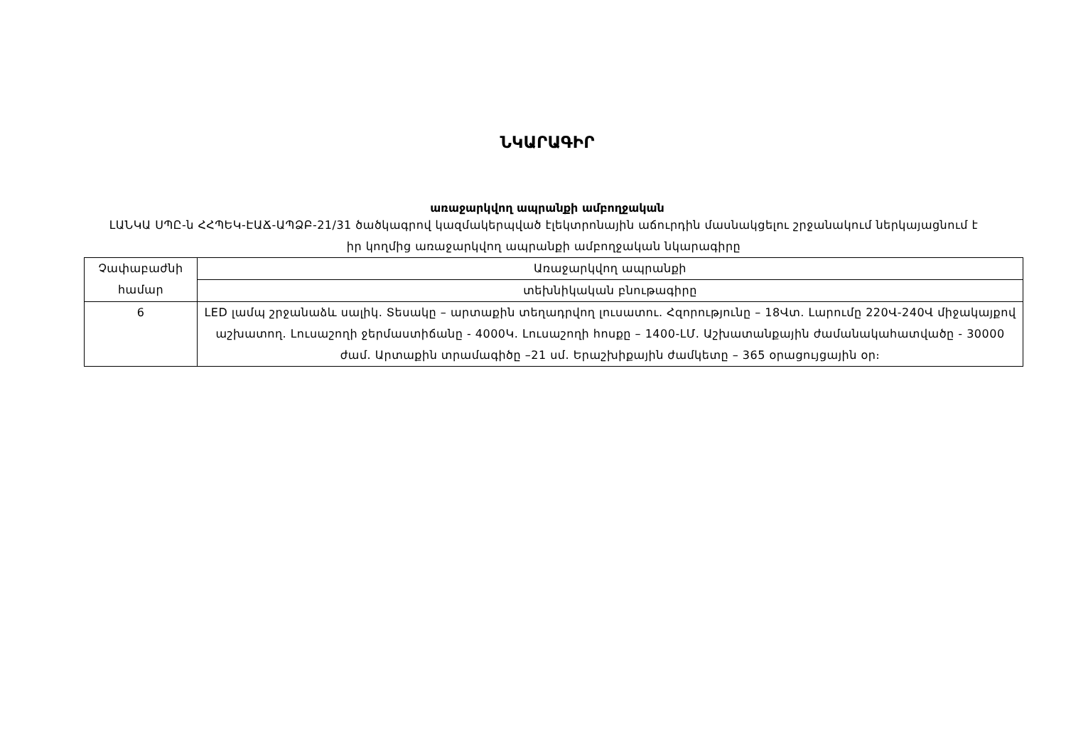ՆԿԱՐԱԳԻՐ
առաջարկվող ապրանքի ամբողջական
ԼԱՆԿԱ ՍՊԸ-ն ՀՀՊԵԿ-ԷԱՃ-ԱՊՁԲ-21/31 ծածկագրով կազմակերպված էլեկտրոնային աճուրդին մասնակցելու շրջանակում ներկայացնում է իր կողմից առաջարկվող ապրանքի ամբողջական նկարագիրը
| Չափաբաժնի համար | Առաջարկվող ապրանքի |
| | տեխնիկական բնութագիրը |
| 6 | LED լամպ շրջանաձև սալիկ. Տեսակը – արտաքին տեղադրվող լուսատու. Հզորությունը – 18Վտ. Լարումը 220Վ-240Վ միջակայքով աշխատող. Լուսաշողի ջերմաստիճանը - 4000Կ. Լուսաշողի հոսքը – 1400-ԼՄ. Աշխատանքային ժամանակահատվածը - 30000 ժամ. Արտաքին տրամագիծը –21 սմ. Երաշխիքային ժամկետը – 365 օրացույցային օր։ |